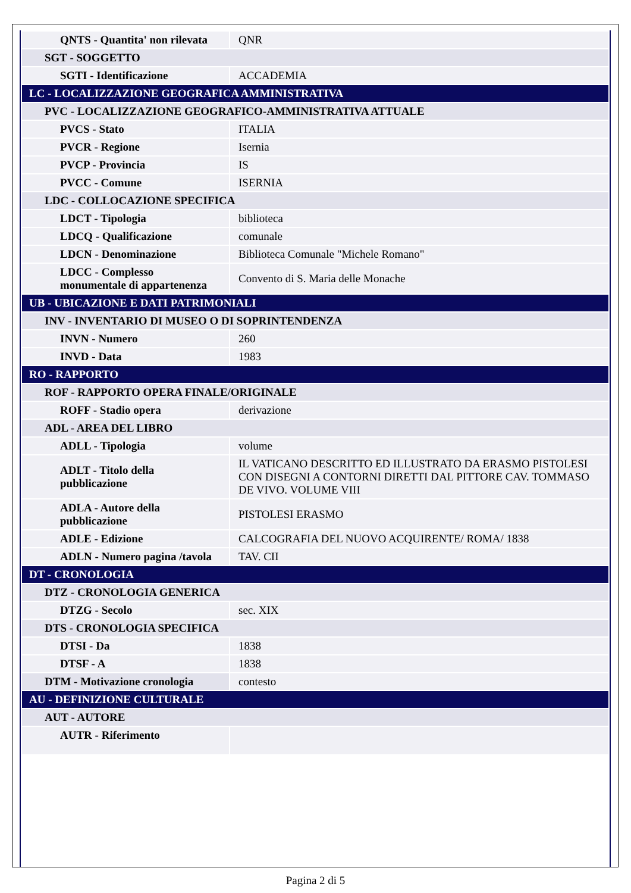| QNTS - Quantita' non rilevata | QNR |
| SGT - SOGGETTO | |
| SGTI - Identificazione | ACCADEMIA |
| LC - LOCALIZZAZIONE GEOGRAFICA AMMINISTRATIVA | |
| PVC - LOCALIZZAZIONE GEOGRAFICO-AMMINISTRATIVA ATTUALE | |
| PVCS - Stato | ITALIA |
| PVCR - Regione | Isernia |
| PVCP - Provincia | IS |
| PVCC - Comune | ISERNIA |
| LDC - COLLOCAZIONE SPECIFICA | |
| LDCT - Tipologia | biblioteca |
| LDCQ - Qualificazione | comunale |
| LDCN - Denominazione | Biblioteca Comunale "Michele Romano" |
| LDCC - Complesso monumentale di appartenenza | Convento di S. Maria delle Monache |
| UB - UBICAZIONE E DATI PATRIMONIALI | |
| INV - INVENTARIO DI MUSEO O DI SOPRINTENDENZA | |
| INVN - Numero | 260 |
| INVD - Data | 1983 |
| RO - RAPPORTO | |
| ROF - RAPPORTO OPERA FINALE/ORIGINALE | |
| ROFF - Stadio opera | derivazione |
| ADL - AREA DEL LIBRO | |
| ADLL - Tipologia | volume |
| ADLT - Titolo della pubblicazione | IL VATICANO DESCRITTO ED ILLUSTRATO DA ERASMO PISTOLESI CON DISEGNI A CONTORNI DIRETTI DAL PITTORE CAV. TOMMASO DE VIVO. VOLUME VIII |
| ADLA - Autore della pubblicazione | PISTOLESI ERASMO |
| ADLE - Edizione | CALCOGRAFIA DEL NUOVO ACQUIRENTE/ ROMA/ 1838 |
| ADLN - Numero pagina /tavola | TAV. CII |
| DT - CRONOLOGIA | |
| DTZ - CRONOLOGIA GENERICA | |
| DTZG - Secolo | sec. XIX |
| DTS - CRONOLOGIA SPECIFICA | |
| DTSI - Da | 1838 |
| DTSF - A | 1838 |
| DTM - Motivazione cronologia | contesto |
| AU - DEFINIZIONE CULTURALE | |
| AUT - AUTORE | |
| AUTR - Riferimento | |
Pagina 2 di 5